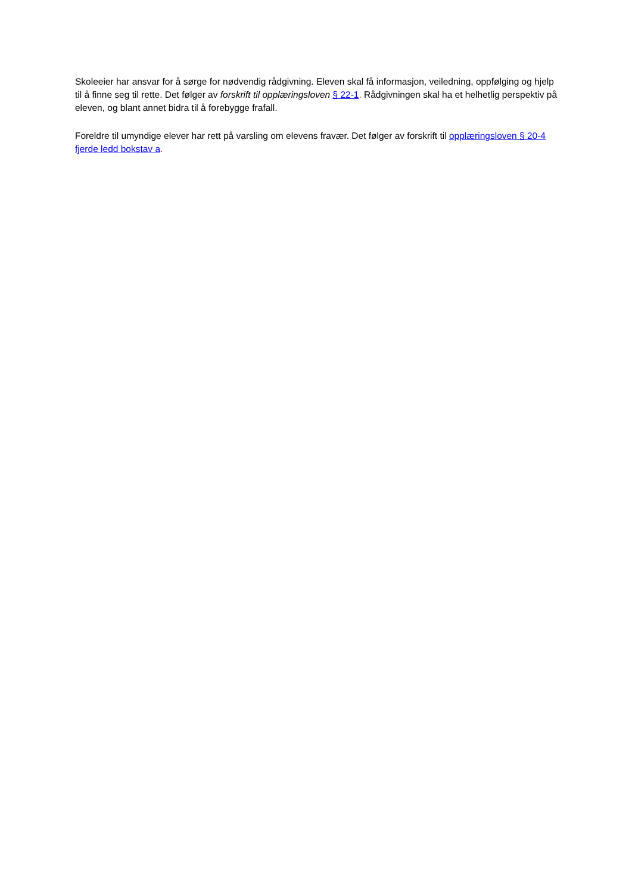Skoleeier har ansvar for å sørge for nødvendig rådgivning. Eleven skal få informasjon, veiledning, oppfølging og hjelp til å finne seg til rette. Det følger av forskrift til opplæringsloven § 22-1. Rådgivningen skal ha et helhetlig perspektiv på eleven, og blant annet bidra til å forebygge frafall.
Foreldre til umyndige elever har rett på varsling om elevens fravær. Det følger av forskrift til opplæringsloven § 20-4 fjerde ledd bokstav a.